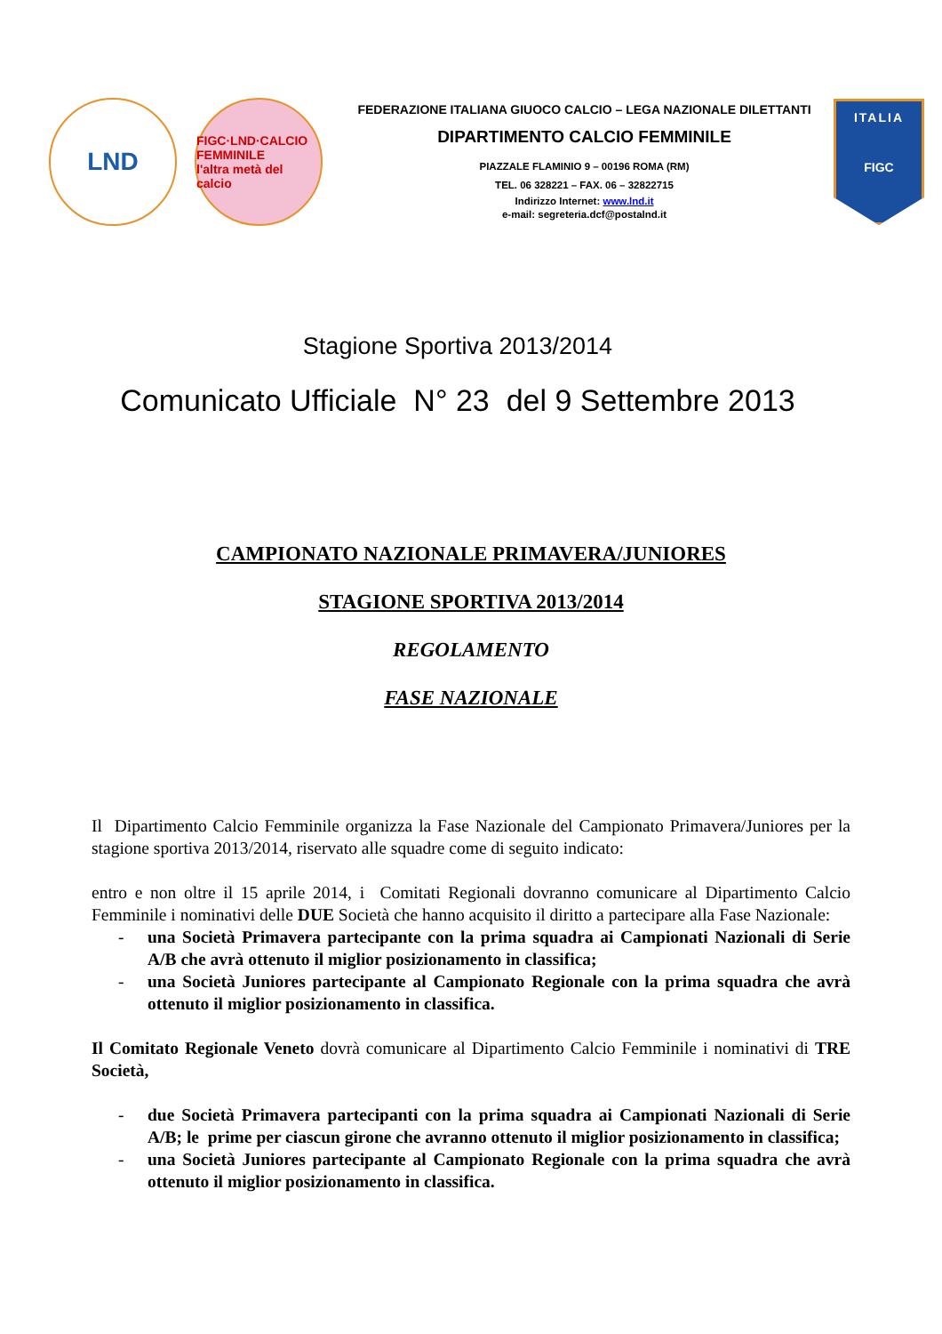LND
FIGC·LND·CALCIO FEMMINILE
l'altra metà del calcio
FEDERAZIONE ITALIANA GIUOCO CALCIO – LEGA NAZIONALE DILETTANTI
DIPARTIMENTO CALCIO FEMMINILE
PIAZZALE FLAMINIO 9 – 00196 ROMA (RM)
TEL. 06 328221 – FAX. 06 – 32822715
Indirizzo Internet: www.lnd.it
e-mail: segreteria.dcf@postalnd.it
ITALIA
FIGC
Stagione Sportiva 2013/2014
Comunicato Ufficiale N° 23 del 9 Settembre 2013
CAMPIONATO NAZIONALE PRIMAVERA/JUNIORES
STAGIONE SPORTIVA 2013/2014
REGOLAMENTO
FASE NAZIONALE
Il Dipartimento Calcio Femminile organizza la Fase Nazionale del Campionato Primavera/Juniores per la stagione sportiva 2013/2014, riservato alle squadre come di seguito indicato:
entro e non oltre il 15 aprile 2014, i Comitati Regionali dovranno comunicare al Dipartimento Calcio Femminile i nominativi delle DUE Società che hanno acquisito il diritto a partecipare alla Fase Nazionale:
- una Società Primavera partecipante con la prima squadra ai Campionati Nazionali di Serie A/B che avrà ottenuto il miglior posizionamento in classifica;
- una Società Juniores partecipante al Campionato Regionale con la prima squadra che avrà ottenuto il miglior posizionamento in classifica.
Il Comitato Regionale Veneto dovrà comunicare al Dipartimento Calcio Femminile i nominativi di TRE Società,
- due Società Primavera partecipanti con la prima squadra ai Campionati Nazionali di Serie A/B; le prime per ciascun girone che avranno ottenuto il miglior posizionamento in classifica;
- una Società Juniores partecipante al Campionato Regionale con la prima squadra che avrà ottenuto il miglior posizionamento in classifica.